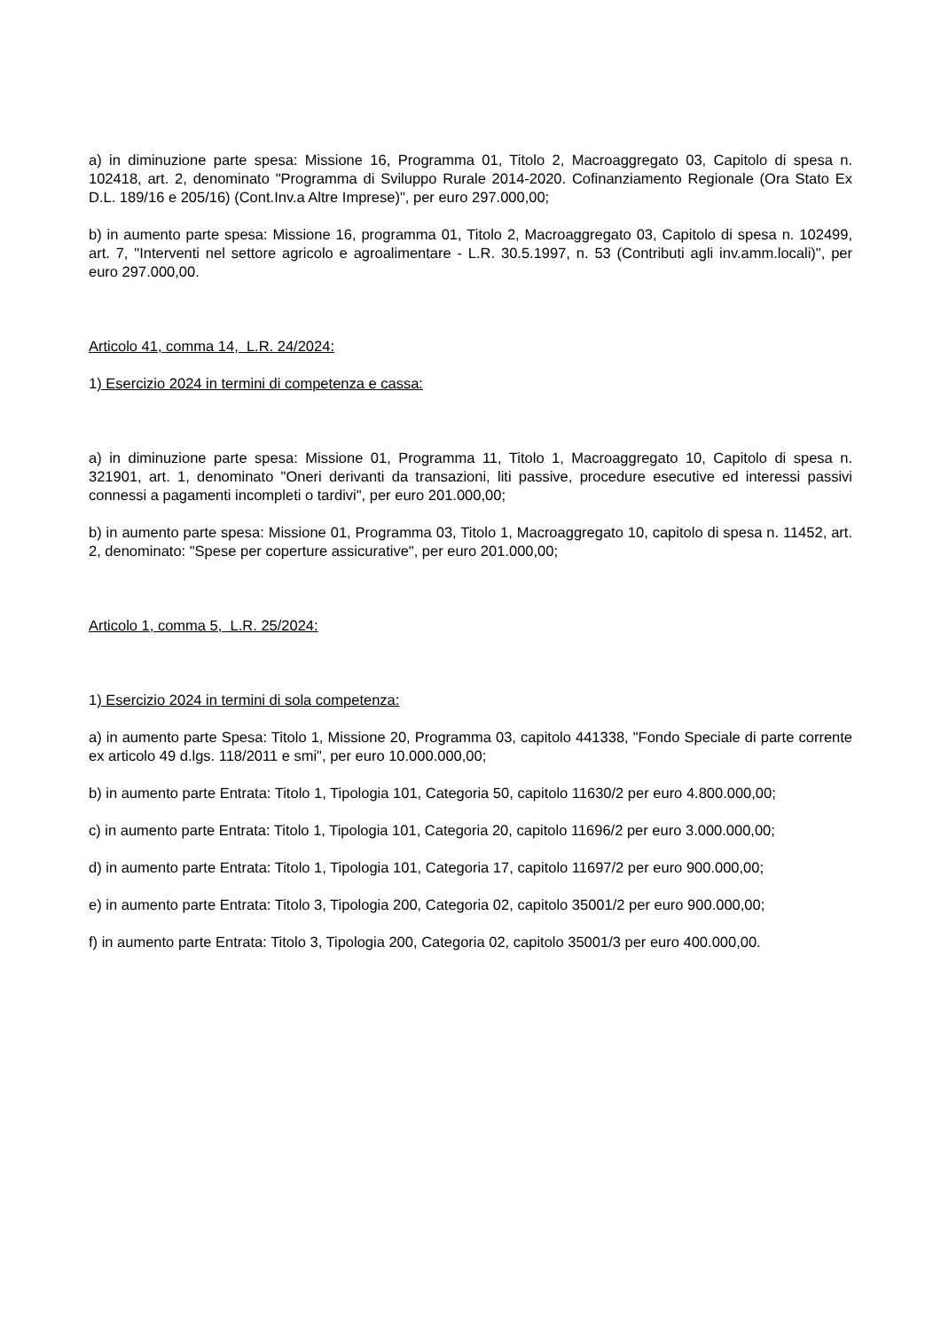a) in diminuzione parte spesa: Missione 16, Programma 01, Titolo 2, Macroaggregato 03, Capitolo di spesa n. 102418, art. 2, denominato "Programma di Sviluppo Rurale 2014-2020. Cofinanziamento Regionale (Ora Stato Ex D.L. 189/16 e 205/16) (Cont.Inv.a Altre Imprese)", per euro 297.000,00;
b) in aumento parte spesa: Missione 16, programma 01, Titolo 2, Macroaggregato 03, Capitolo di spesa n. 102499, art. 7, "Interventi nel settore agricolo e agroalimentare - L.R. 30.5.1997, n. 53 (Contributi agli inv.amm.locali)", per euro 297.000,00.
Articolo 41, comma 14, L.R. 24/2024:
1) Esercizio 2024 in termini di competenza e cassa:
a) in diminuzione parte spesa: Missione 01, Programma 11, Titolo 1, Macroaggregato 10, Capitolo di spesa n. 321901, art. 1, denominato "Oneri derivanti da transazioni, liti passive, procedure esecutive ed interessi passivi connessi a pagamenti incompleti o tardivi", per euro 201.000,00;
b) in aumento parte spesa: Missione 01, Programma 03, Titolo 1, Macroaggregato 10, capitolo di spesa n. 11452, art. 2, denominato: "Spese per coperture assicurative", per euro 201.000,00;
Articolo 1, comma 5, L.R. 25/2024:
1) Esercizio 2024 in termini di sola competenza:
a) in aumento parte Spesa: Titolo 1, Missione 20, Programma 03, capitolo 441338, "Fondo Speciale di parte corrente ex articolo 49 d.lgs. 118/2011 e smi", per euro 10.000.000,00;
b) in aumento parte Entrata: Titolo 1, Tipologia 101, Categoria 50, capitolo 11630/2 per euro 4.800.000,00;
c) in aumento parte Entrata: Titolo 1, Tipologia 101, Categoria 20, capitolo 11696/2 per euro 3.000.000,00;
d) in aumento parte Entrata: Titolo 1, Tipologia 101, Categoria 17, capitolo 11697/2 per euro 900.000,00;
e) in aumento parte Entrata: Titolo 3, Tipologia 200, Categoria 02, capitolo 35001/2 per euro 900.000,00;
f) in aumento parte Entrata: Titolo 3, Tipologia 200, Categoria 02, capitolo 35001/3 per euro 400.000,00.